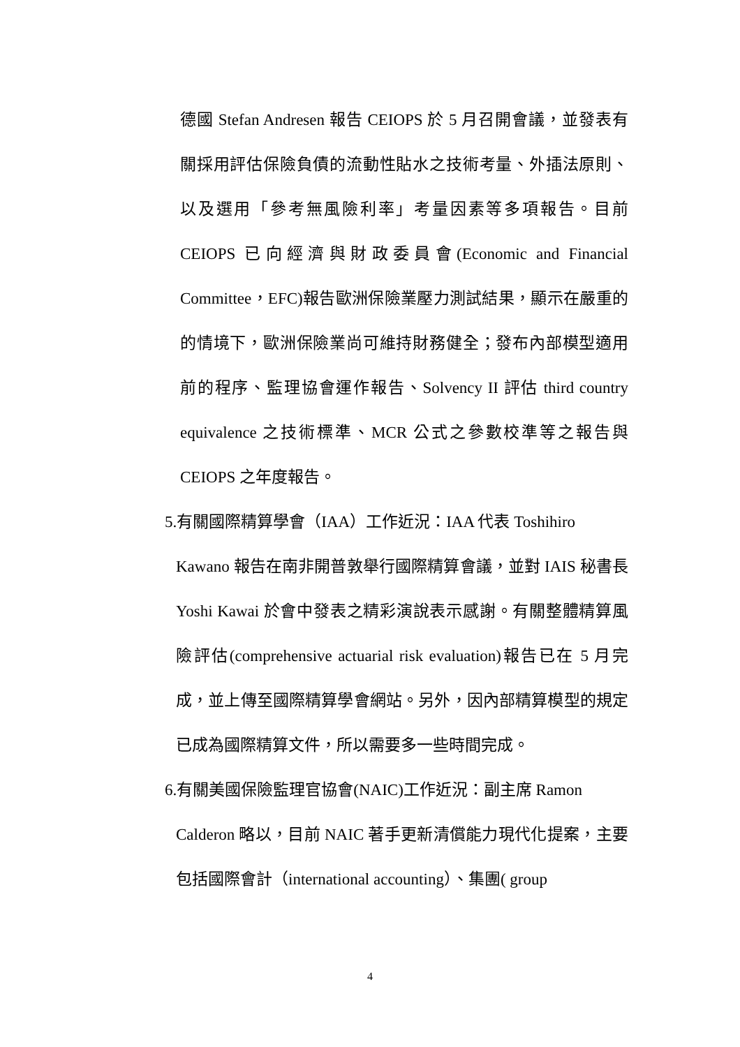德國 Stefan Andresen 報告 CEIOPS 於 5 月召開會議，並發表有關採用評估保險負債的流動性貼水之技術考量、外插法原則、以及選用「參考無風險利率」考量因素等多項報告。目前 CEIOPS 已向經濟與財政委員會(Economic and Financial Committee，EFC)報告歐洲保險業壓力測試結果，顯示在嚴重的的情境下，歐洲保險業尚可維持財務健全；發布內部模型適用前的程序、監理協會運作報告、Solvency II 評估 third country equivalence 之技術標準、MCR 公式之參數校準等之報告與 CEIOPS 之年度報告。
5.有關國際精算學會（IAA）工作近況：IAA 代表 Toshihiro
Kawano 報告在南非開普敦舉行國際精算會議，並對 IAIS 秘書長 Yoshi Kawai 於會中發表之精彩演說表示感謝。有關整體精算風險評估(comprehensive actuarial risk evaluation)報告已在 5 月完成，並上傳至國際精算學會網站。另外，因內部精算模型的規定已成為國際精算文件，所以需要多一些時間完成。
6.有關美國保險監理官協會(NAIC)工作近況：副主席 Ramon
Calderon 略以，目前 NAIC 著手更新清償能力現代化提案，主要包括國際會計（international accounting）、集團( group
4